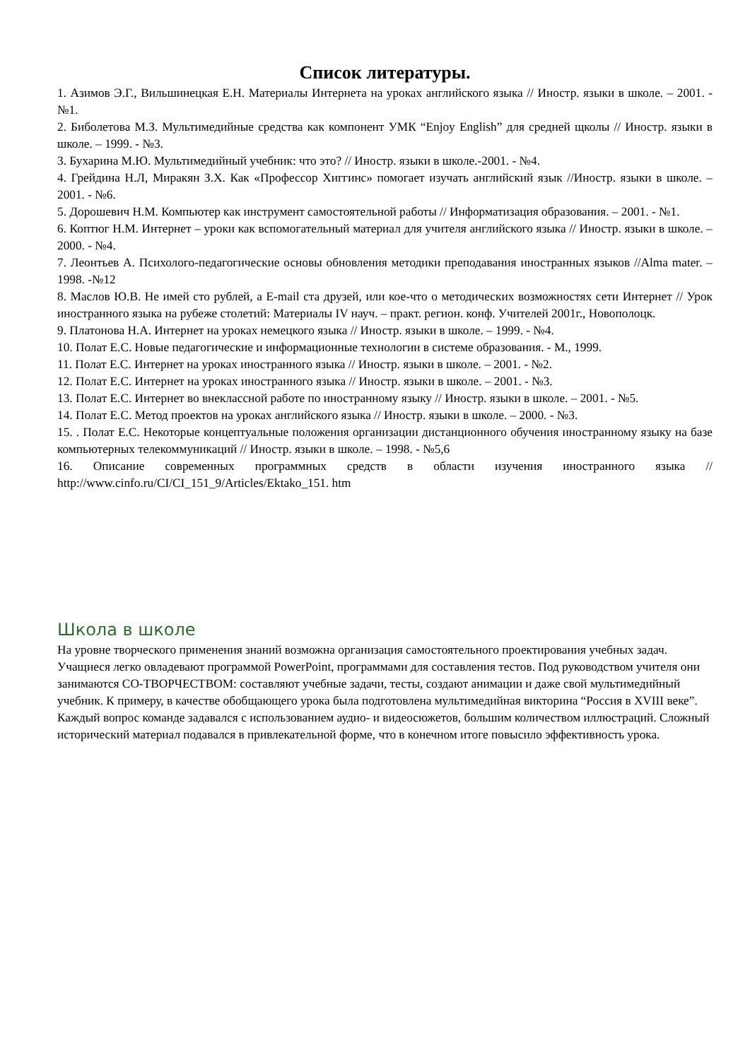Список литературы.
1. Азимов Э.Г., Вильшинецкая Е.Н. Материалы Интернета на уроках английского языка // Иностр. языки в школе. – 2001. - №1.
2. Биболетова М.З. Мультимедийные средства как компонент УМК “Enjoy English” для средней щколы // Иностр. языки в школе. – 1999. - №3.
3. Бухарина М.Ю. Мультимедийный учебник: что это? // Иностр. языки в школе.-2001. - №4.
4. Грейдина Н.Л, Миракян З.Х. Как «Профессор Хиггинс» помогает изучать английский язык //Иностр. языки в школе. – 2001. - №6.
5. Дорошевич Н.М. Компьютер как инструмент самостоятельной работы // Информатизация образования. – 2001. - №1.
6. Коптюг Н.М. Интернет – уроки как вспомогательный материал для учителя английского языка // Иностр. языки в школе. – 2000. - №4.
7. Леонтьев А. Психолого-педагогические основы обновления методики преподавания иностранных языков //Alma mater. – 1998. -№12
8. Маслов Ю.В. Не имей сто рублей, а E-mail ста друзей, или кое-что о методических возможностях сети Интернет // Урок иностранного языка на рубеже столетий: Материалы IV науч. – практ. регион. конф. Учителей 2001г., Новополоцк.
9. Платонова Н.А. Интернет на уроках немецкого языка // Иностр. языки в школе. – 1999. - №4.
10. Полат Е.С. Новые педагогические и информационные технологии в системе образования. - М., 1999.
11. Полат Е.С. Интернет на уроках иностранного языка // Иностр. языки в школе. – 2001. - №2.
12. Полат Е.С. Интернет на уроках иностранного языка // Иностр. языки в школе. – 2001. - №3.
13. Полат Е.С. Интернет во внеклассной работе по иностранному языку // Иностр. языки в школе. – 2001. - №5.
14. Полат Е.С. Метод проектов на уроках английского языка // Иностр. языки в школе. – 2000. - №3.
15. . Полат Е.С. Некоторые концептуальные положения организации дистанционного обучения иностранному языку на базе компьютерных телекоммуникаций // Иностр. языки в школе. – 1998. - №5,6
16. Описание современных программных средств в области изучения иностранного языка // http://www.cinfo.ru/CI/CI_151_9/Articles/Ektako_151. htm
Школа в школе
На уровне творческого применения знаний возможна организация самостоятельного проектирования учебных задач. Учащиеся легко овладевают программой PowerPoint, программами для составления тестов. Под руководством учителя они занимаются СО-ТВОРЧЕСТВОМ: составляют учебные задачи, тесты, создают анимации и даже свой мультимедийный учебник. К примеру, в качестве обобщающего урока была подготовлена мультимедийная викторина “Россия в XVIII веке”. Каждый вопрос команде задавался с использованием аудио- и видеосюжетов, большим количеством иллюстраций. Сложный исторический материал подавался в привлекательной форме, что в конечном итоге повысило эффективность урока.